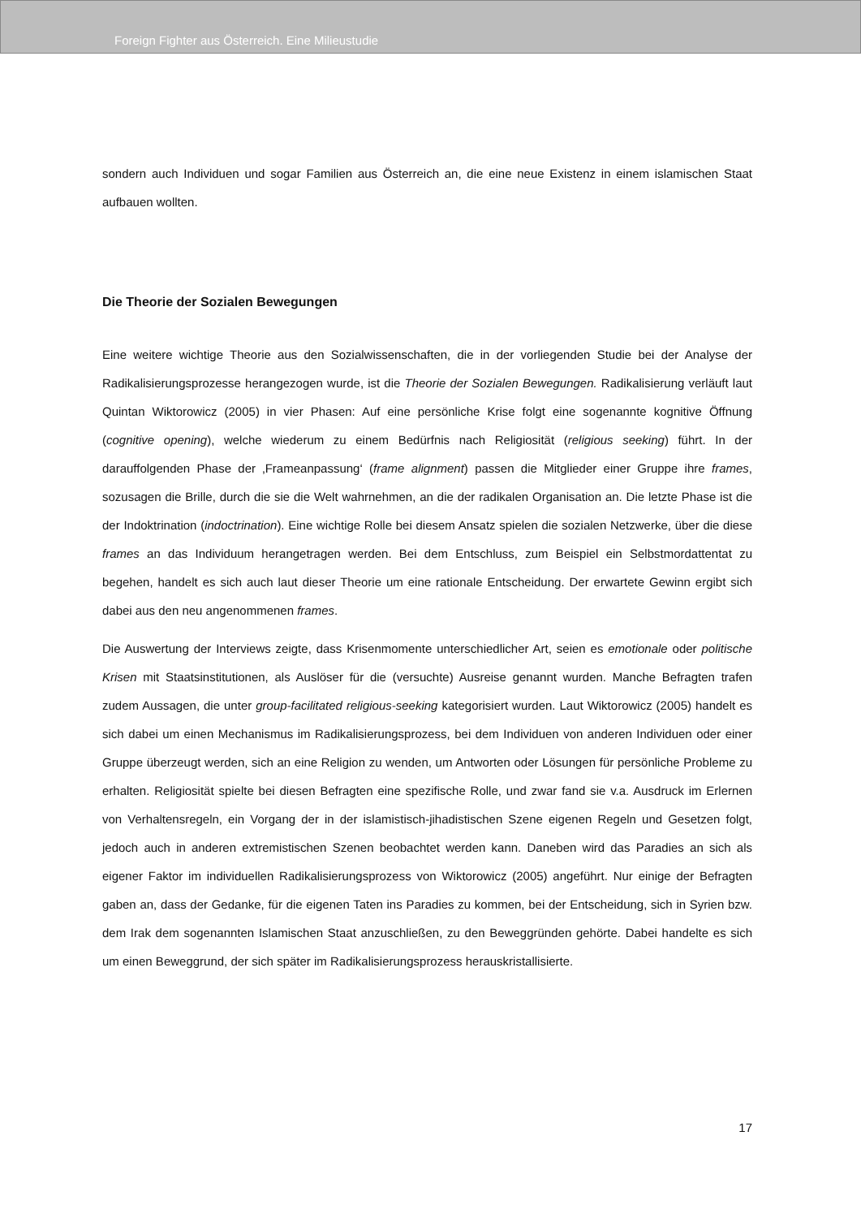Foreign Fighter aus Österreich. Eine Milieustudie
sondern auch Individuen und sogar Familien aus Österreich an, die eine neue Existenz in einem islamischen Staat aufbauen wollten.
Die Theorie der Sozialen Bewegungen
Eine weitere wichtige Theorie aus den Sozialwissenschaften, die in der vorliegenden Studie bei der Analyse der Radikalisierungsprozesse herangezogen wurde, ist die Theorie der Sozialen Bewegungen. Radikalisierung verläuft laut Quintan Wiktorowicz (2005) in vier Phasen: Auf eine persönliche Krise folgt eine sogenannte kognitive Öffnung (cognitive opening), welche wiederum zu einem Bedürfnis nach Religiosität (religious seeking) führt. In der darauffolgenden Phase der ‚Frameanpassung‘ (frame alignment) passen die Mitglieder einer Gruppe ihre frames, sozusagen die Brille, durch die sie die Welt wahrnehmen, an die der radikalen Organisation an. Die letzte Phase ist die der Indoktrination (indoctrination). Eine wichtige Rolle bei diesem Ansatz spielen die sozialen Netzwerke, über die diese frames an das Individuum herangetragen werden. Bei dem Entschluss, zum Beispiel ein Selbstmordattentat zu begehen, handelt es sich auch laut dieser Theorie um eine rationale Entscheidung. Der erwartete Gewinn ergibt sich dabei aus den neu angenommenen frames.
Die Auswertung der Interviews zeigte, dass Krisenmomente unterschiedlicher Art, seien es emotionale oder politische Krisen mit Staatsinstitutionen, als Auslöser für die (versuchte) Ausreise genannt wurden. Manche Befragten trafen zudem Aussagen, die unter group-facilitated religious-seeking kategorisiert wurden. Laut Wiktorowicz (2005) handelt es sich dabei um einen Mechanismus im Radikalisierungsprozess, bei dem Individuen von anderen Individuen oder einer Gruppe überzeugt werden, sich an eine Religion zu wenden, um Antworten oder Lösungen für persönliche Probleme zu erhalten. Religiosität spielte bei diesen Befragten eine spezifische Rolle, und zwar fand sie v.a. Ausdruck im Erlernen von Verhaltensregeln, ein Vorgang der in der islamistisch-jihadistischen Szene eigenen Regeln und Gesetzen folgt, jedoch auch in anderen extremistischen Szenen beobachtet werden kann. Daneben wird das Paradies an sich als eigener Faktor im individuellen Radikalisierungsprozess von Wiktorowicz (2005) angeführt. Nur einige der Befragten gaben an, dass der Gedanke, für die eigenen Taten ins Paradies zu kommen, bei der Entscheidung, sich in Syrien bzw. dem Irak dem sogenannten Islamischen Staat anzuschließen, zu den Beweggründen gehörte. Dabei handelte es sich um einen Beweggrund, der sich später im Radikalisierungsprozess herauskristallisierte.
17